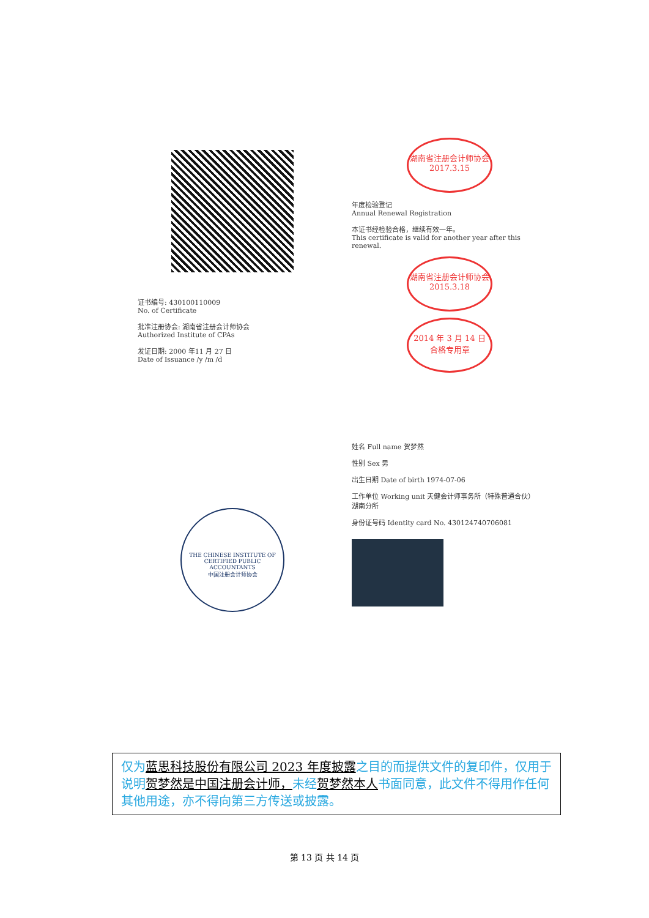证书编号: 430100110009
No. of Certificate
批准注册协会: 湖南省注册会计师协会
Authorized Institute of CPAs
发证日期: 2000 年11 月 27 日
Date of Issuance /y /m /d
湖南省注册会计师协会
2017.3.15
年度检验登记
Annual Renewal Registration
本证书经检验合格，继续有效一年。
This certificate is valid for another year after this renewal.
湖南省注册会计师协会
2015.3.18
2014 年 3 月 14 日
合格专用章
THE CHINESE INSTITUTE OF CERTIFIED PUBLIC ACCOUNTANTS
中国注册会计师协会
姓名 Full name 贺梦然
性别 Sex 男
出生日期 Date of birth 1974-07-06
工作单位 Working unit 天健会计师事务所（特殊普通合伙）湖南分所
身份证号码 Identity card No. 430124740706081
仅为蓝思科技股份有限公司 2023 年度披露之目的而提供文件的复印件，仅用于说明贺梦然是中国注册会计师，未经贺梦然本人书面同意，此文件不得用作任何其他用途，亦不得向第三方传送或披露。
第 13 页 共 14 页